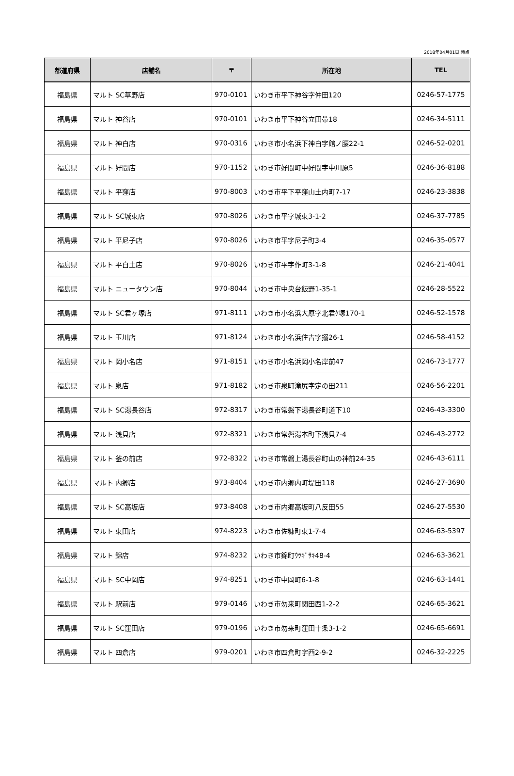2018年04月01日 時点
| 都道府県 | 店舗名 | 〒 | 所在地 | TEL |
| --- | --- | --- | --- | --- |
| 福島県 | マルト SC草野店 | 970-0101 | いわき市平下神谷字仲田120 | 0246-57-1775 |
| 福島県 | マルト 神谷店 | 970-0101 | いわき市平下神谷立田帯18 | 0246-34-5111 |
| 福島県 | マルト 神白店 | 970-0316 | いわき市小名浜下神白字館ノ腰22-1 | 0246-52-0201 |
| 福島県 | マルト 好間店 | 970-1152 | いわき市好間町中好間字中川原5 | 0246-36-8188 |
| 福島県 | マルト 平窪店 | 970-8003 | いわき市平下平窪山土内町7-17 | 0246-23-3838 |
| 福島県 | マルト SC城東店 | 970-8026 | いわき市平字城東3-1-2 | 0246-37-7785 |
| 福島県 | マルト 平尼子店 | 970-8026 | いわき市平字尼子町3-4 | 0246-35-0577 |
| 福島県 | マルト 平白土店 | 970-8026 | いわき市平字作町3-1-8 | 0246-21-4041 |
| 福島県 | マルト ニュータウン店 | 970-8044 | いわき市中央台飯野1-35-1 | 0246-28-5522 |
| 福島県 | マルト SC君ヶ塚店 | 971-8111 | いわき市小名浜大原字北君ｹ塚170-1 | 0246-52-1578 |
| 福島県 | マルト 玉川店 | 971-8124 | いわき市小名浜住吉字搦26-1 | 0246-58-4152 |
| 福島県 | マルト 岡小名店 | 971-8151 | いわき市小名浜岡小名岸前47 | 0246-73-1777 |
| 福島県 | マルト 泉店 | 971-8182 | いわき市泉町滝尻字定の田211 | 0246-56-2201 |
| 福島県 | マルト SC湯長谷店 | 972-8317 | いわき市常磐下湯長谷町道下10 | 0246-43-3300 |
| 福島県 | マルト 浅貝店 | 972-8321 | いわき市常磐湯本町下浅貝7-4 | 0246-43-2772 |
| 福島県 | マルト 釜の前店 | 972-8322 | いわき市常磐上湯長谷町山の神前24-35 | 0246-43-6111 |
| 福島県 | マルト 内郷店 | 973-8404 | いわき市内郷内町堤田118 | 0246-27-3690 |
| 福島県 | マルト SC高坂店 | 973-8408 | いわき市内郷高坂町八反田55 | 0246-27-5530 |
| 福島県 | マルト 東田店 | 974-8223 | いわき市佐糠町東1-7-4 | 0246-63-5397 |
| 福島県 | マルト 錦店 | 974-8232 | いわき市錦町ｳﾂｷﾞｻｷ48-4 | 0246-63-3621 |
| 福島県 | マルト SC中岡店 | 974-8251 | いわき市中岡町6-1-8 | 0246-63-1441 |
| 福島県 | マルト 駅前店 | 979-0146 | いわき市勿来町関田西1-2-2 | 0246-65-3621 |
| 福島県 | マルト SC窪田店 | 979-0196 | いわき市勿来町窪田十条3-1-2 | 0246-65-6691 |
| 福島県 | マルト 四倉店 | 979-0201 | いわき市四倉町字西2-9-2 | 0246-32-2225 |